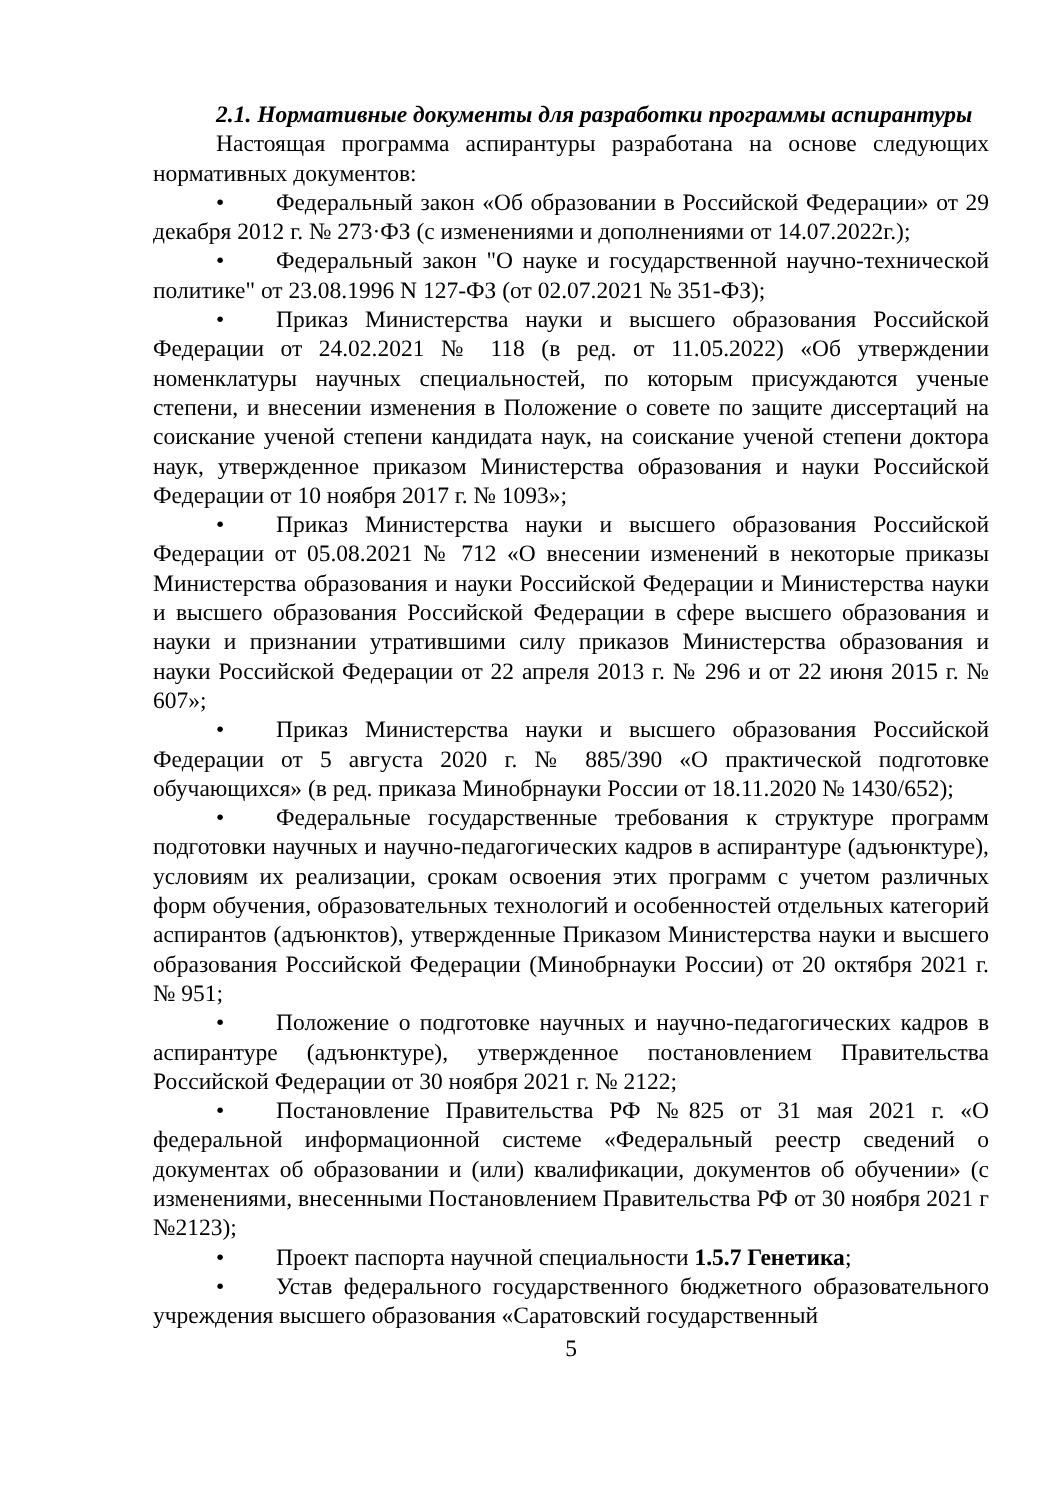2.1. Нормативные документы для разработки программы аспирантуры
Настоящая программа аспирантуры разработана на основе следующих нормативных документов:
• Федеральный закон «Об образовании в Российской Федерации» от 29 декабря 2012 г. № 273·ФЗ (с изменениями и дополнениями от 14.07.2022г.);
• Федеральный закон "О науке и государственной научно-технической политике" от 23.08.1996 N 127-ФЗ (от 02.07.2021 № 351-ФЗ);
• Приказ Министерства науки и высшего образования Российской Федерации от 24.02.2021 № 118 (в ред. от 11.05.2022) «Об утверждении номенклатуры научных специальностей, по которым присуждаются ученые степени, и внесении изменения в Положение о совете по защите диссертаций на соискание ученой степени кандидата наук, на соискание ученой степени доктора наук, утвержденное приказом Министерства образования и науки Российской Федерации от 10 ноября 2017 г. № 1093»;
• Приказ Министерства науки и высшего образования Российской Федерации от 05.08.2021 № 712 «О внесении изменений в некоторые приказы Министерства образования и науки Российской Федерации и Министерства науки и высшего образования Российской Федерации в сфере высшего образования и науки и признании утратившими силу приказов Министерства образования и науки Российской Федерации от 22 апреля 2013 г. № 296 и от 22 июня 2015 г. № 607»;
• Приказ Министерства науки и высшего образования Российской Федерации от 5 августа 2020 г. № 885/390 «О практической подготовке обучающихся» (в ред. приказа Минобрнауки России от 18.11.2020 № 1430/652);
• Федеральные государственные требования к структуре программ подготовки научных и научно-педагогических кадров в аспирантуре (адъюнктуре), условиям их реализации, срокам освоения этих программ с учетом различных форм обучения, образовательных технологий и особенностей отдельных категорий аспирантов (адъюнктов), утвержденные Приказом Министерства науки и высшего образования Российской Федерации (Минобрнауки России) от 20 октября 2021 г. № 951;
• Положение о подготовке научных и научно-педагогических кадров в аспирантуре (адъюнктуре), утвержденное постановлением Правительства Российской Федерации от 30 ноября 2021 г. № 2122;
• Постановление Правительства РФ №825 от 31 мая 2021 г. «О федеральной информационной системе «Федеральный реестр сведений о документах об образовании и (или) квалификации, документов об обучении» (с изменениями, внесенными Постановлением Правительства РФ от 30 ноября 2021 г №2123);
• Проект паспорта научной специальности 1.5.7 Генетика;
• Устав федерального государственного бюджетного образовательного учреждения высшего образования «Саратовский государственный
5